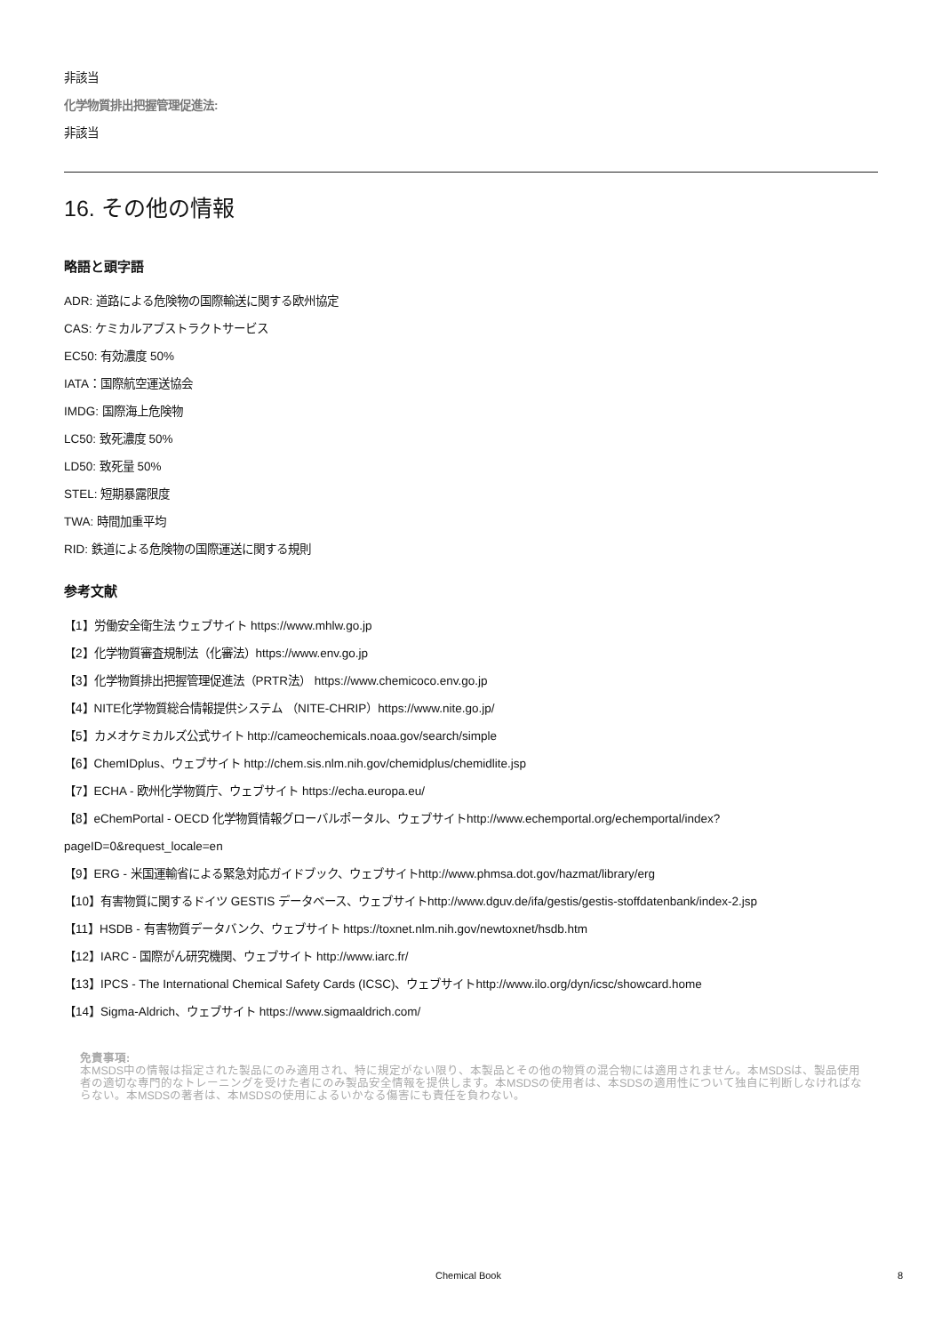非該当
化学物質排出把握管理促進法:
非該当
16. その他の情報
略語と頭字語
ADR: 道路による危険物の国際輸送に関する欧州協定
CAS: ケミカルアブストラクトサービス
EC50: 有効濃度 50%
IATA：国際航空運送協会
IMDG: 国際海上危険物
LC50: 致死濃度 50%
LD50: 致死量 50%
STEL: 短期暴露限度
TWA: 時間加重平均
RID: 鉄道による危険物の国際運送に関する規則
参考文献
【1】労働安全衛生法 ウェブサイト https://www.mhlw.go.jp
【2】化学物質審査規制法（化審法）https://www.env.go.jp
【3】化学物質排出把握管理促進法（PRTR法） https://www.chemicoco.env.go.jp
【4】NITE化学物質総合情報提供システム （NITE-CHRIP）https://www.nite.go.jp/
【5】カメオケミカルズ公式サイト http://cameochemicals.noaa.gov/search/simple
【6】ChemIDplus、ウェブサイト http://chem.sis.nlm.nih.gov/chemidplus/chemidlite.jsp
【7】ECHA - 欧州化学物質庁、ウェブサイト https://echa.europa.eu/
【8】eChemPortal - OECD 化学物質情報グローバルポータル、ウェブサイトhttp://www.echemportal.org/echemportal/index? pageID=0&request_locale=en
【9】ERG - 米国運輸省による緊急対応ガイドブック、ウェブサイトhttp://www.phmsa.dot.gov/hazmat/library/erg
【10】有害物質に関するドイツ GESTIS データベース、ウェブサイトhttp://www.dguv.de/ifa/gestis/gestis-stoffdatenbank/index-2.jsp
【11】HSDB - 有害物質データバンク、ウェブサイト https://toxnet.nlm.nih.gov/newtoxnet/hsdb.htm
【12】IARC - 国際がん研究機関、ウェブサイト http://www.iarc.fr/
【13】IPCS - The International Chemical Safety Cards (ICSC)、ウェブサイトhttp://www.ilo.org/dyn/icsc/showcard.home
【14】Sigma-Aldrich、ウェブサイト https://www.sigmaaldrich.com/
免責事項:
本MSDS中の情報は指定された製品にのみ適用され、特に規定がない限り、本製品とその他の物質の混合物には適用されません。本MSDSは、製品使用者の適切な専門的なトレーニングを受けた者にのみ製品安全情報を提供します。本MSDSの使用者は、本SDSの適用性について独自に判断しなければならない。本MSDSの著者は、本MSDSの使用によるいかなる傷害にも責任を負わない。
Chemical Book 8